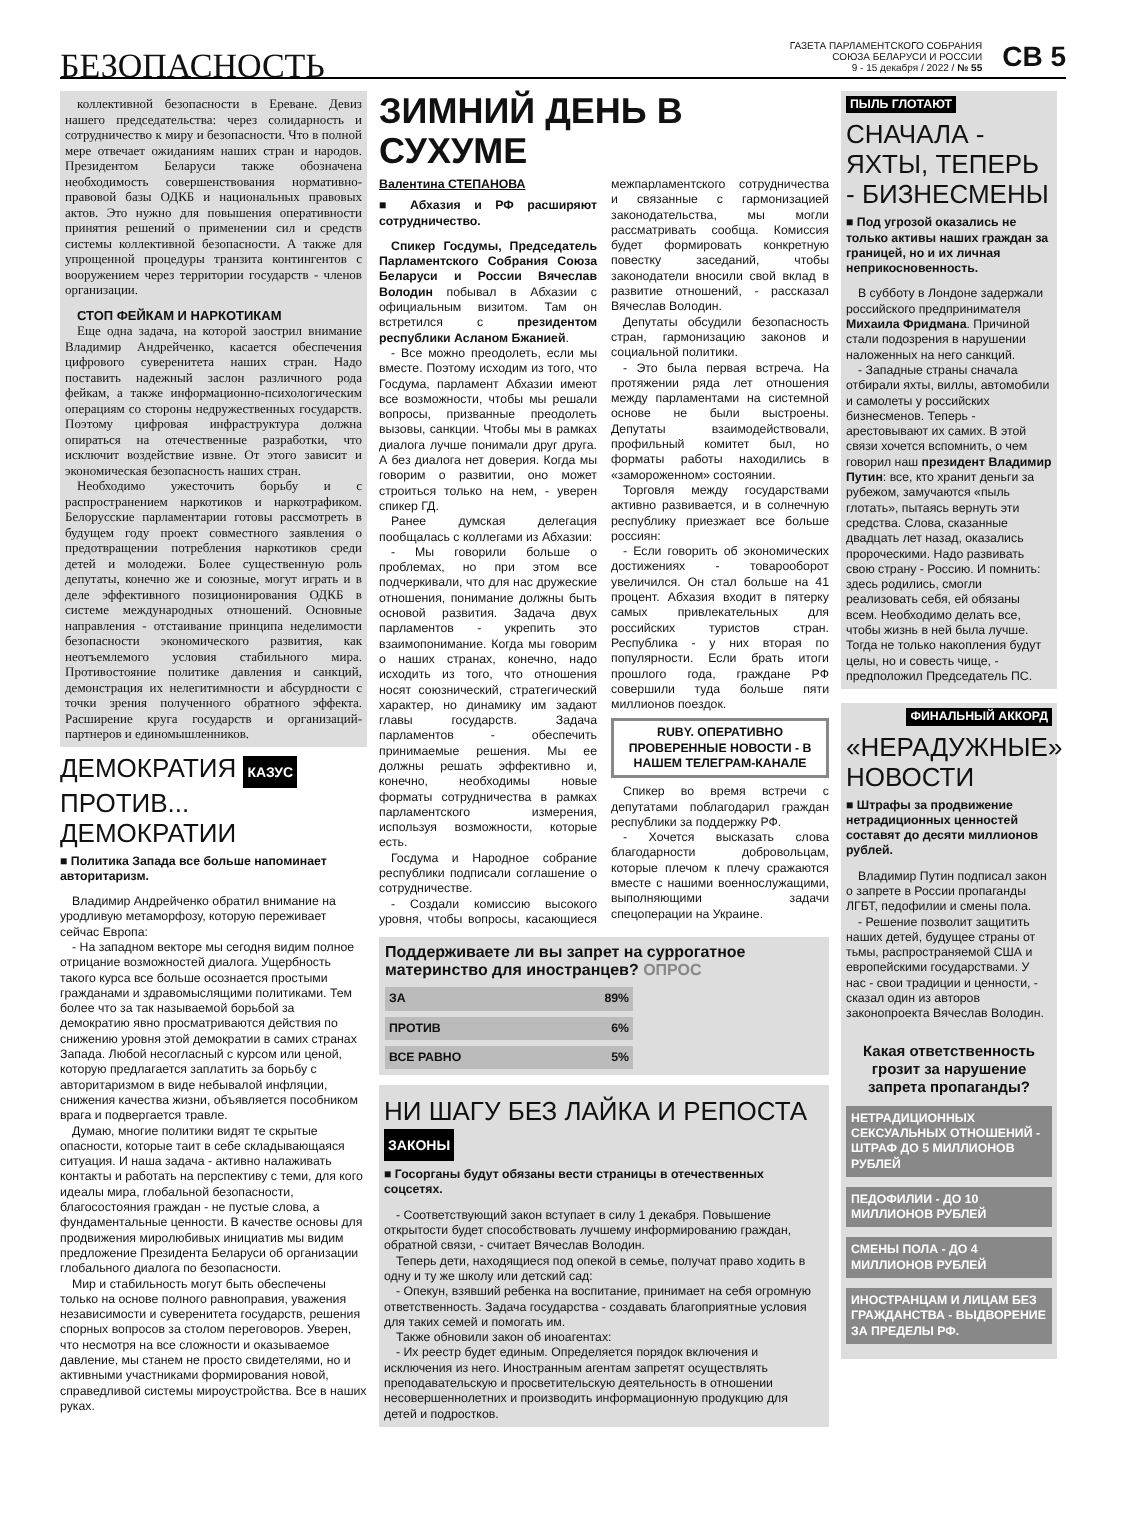БЕЗОПАСНОСТЬ
ГАЗЕТА ПАРЛАМЕНТСКОГО СОБРАНИЯ
СОЮЗА БЕЛАРУСИ И РОССИИ
9 - 15 декабря / 2022 / № 55
СВ 5
коллективной безопасности в Ереване. Девиз нашего председательства: через солидарность и сотрудничество к миру и безопасности. Что в полной мере отвечает ожиданиям наших стран и народов. Президентом Беларуси также обозначена необходимость совершенствования нормативно-правовой базы ОДКБ и национальных правовых актов. Это нужно для повышения оперативности принятия решений о применении сил и средств системы коллективной безопасности. А также для упрощенной процедуры транзита контингентов с вооружением через территории государств - членов организации.
СТОП ФЕЙКАМ И НАРКОТИКАМ
Еще одна задача, на которой заострил внимание Владимир Андрейченко, касается обеспечения цифрового суверенитета наших стран. Надо поставить надежный заслон различного рода фейкам, а также информационно-психологическим операциям со стороны недружественных государств. Поэтому цифровая инфраструктура должна опираться на отечественные разработки, что исключит воздействие извне. От этого зависит и экономическая безопасность наших стран.
Необходимо ужесточить борьбу и с распространением наркотиков и наркотрафиком. Белорусские парламентарии готовы рассмотреть в будущем году проект совместного заявления о предотвращении потребления наркотиков среди детей и молодежи. Более существенную роль депутаты, конечно же и союзные, могут играть и в деле эффективного позиционирования ОДКБ в системе международных отношений. Основные направления - отстаивание принципа неделимости безопасности экономического развития, как неотъемлемого условия стабильного мира. Противостояние политике давления и санкций, демонстрация их нелегитимности и абсурдности с точки зрения полученного обратного эффекта. Расширение круга государств и организаций-партнеров и единомышленников.
ДЕМОКРАТИЯ КАЗУС
ПРОТИВ... ДЕМОКРАТИИ
■ Политика Запада все больше напоминает авторитаризм.
Владимир Андрейченко обратил внимание на уродливую метаморфозу, которую переживает сейчас Европа:
- На западном векторе мы сегодня видим полное отрицание возможностей диалога. Ущербность такого курса все больше осознается простыми гражданами и здравомыслящими политиками. Тем более что за так называемой борьбой за демократию явно просматриваются действия по снижению уровня этой демократии в самих странах Запада. Любой несогласный с курсом или ценой, которую предлагается заплатить за борьбу с авторитаризмом в виде небывалой инфляции, снижения качества жизни, объявляется пособником врага и подвергается травле.
Думаю, многие политики видят те скрытые опасности, которые таит в себе складывающаяся ситуация. И наша задача - активно налаживать контакты и работать на перспективу с теми, для кого идеалы мира, глобальной безопасности, благосостояния граждан - не пустые слова, а фундаментальные ценности. В качестве основы для продвижения миролюбивых инициатив мы видим предложение Президента Беларуси об организации глобального диалога по безопасности.
Мир и стабильность могут быть обеспечены только на основе полного равноправия, уважения независимости и суверенитета государств, решения спорных вопросов за столом переговоров. Уверен, что несмотря на все сложности и оказываемое давление, мы станем не просто свидетелями, но и активными участниками формирования новой, справедливой системы мироустройства. Все в наших руках.
ЗИМНИЙ ДЕНЬ В СУХУМЕ
Валентина СТЕПАНОВА
■ Абхазия и РФ расширяют сотрудничество.
Спикер Госдумы, Председатель Парламентского Собрания Союза Беларуси и России Вячеслав Володин побывал в Абхазии с официальным визитом. Там он встретился с президентом республики Асланом Бжанией.
- Все можно преодолеть, если мы вместе. Поэтому исходим из того, что Госдума, парламент Абхазии имеют все возможности, чтобы мы решали вопросы, призванные преодолеть вызовы, санкции. Чтобы мы в рамках диалога лучше понимали друг друга. А без диалога нет доверия. Когда мы говорим о развитии, оно может строиться только на нем, - уверен спикер ГД.
Ранее думская делегация пообщалась с коллегами из Абхазии:
- Мы говорили больше о проблемах, но при этом все подчеркивали, что для нас дружеские отношения, понимание должны быть основой развития. Задача двух парламентов - укрепить это взаимопонимание. Когда мы говорим о наших странах, конечно, надо исходить из того, что отношения носят союзнический, стратегический характер, но динамику им задают главы государств. Задача парламентов - обеспечить принимаемые решения. Мы ее должны решать эффективно и, конечно, необходимы новые форматы сотрудничества в рамках парламентского измерения, используя возможности, которые есть.
Госдума и Народное собрание республики подписали соглашение о сотрудничестве.
- Создали комиссию высокого уровня, чтобы вопросы, касающиеся межпарламентского сотрудничества и связанные с гармонизацией законодательства, мы могли рассматривать сообща. Комиссия будет формировать конкретную повестку заседаний, чтобы законодатели вносили свой вклад в развитие отношений, - рассказал Вячеслав Володин.
Депутаты обсудили безопасность стран, гармонизацию законов и социальной политики.
- Это была первая встреча. На протяжении ряда лет отношения между парламентами на системной основе не были выстроены. Депутаты взаимодействовали, профильный комитет был, но форматы работы находились в «замороженном» состоянии.
Торговля между государствами активно развивается, и в солнечную республику приезжает все больше россиян:
- Если говорить об экономических достижениях - товарооборот увеличился. Он стал больше на 41 процент. Абхазия входит в пятерку самых привлекательных для российских туристов стран. Республика - у них вторая по популярности. Если брать итоги прошлого года, граждане РФ совершили туда больше пяти миллионов поездок.
RUBY. ОПЕРАТИВНО
ПРОВЕРЕННЫЕ НОВОСТИ - В НАШЕМ ТЕЛЕГРАМ-КАНАЛЕ
Спикер во время встречи с депутатами поблагодарил граждан республики за поддержку РФ.
- Хочется высказать слова благодарности добровольцам, которые плечом к плечу сражаются вместе с нашими военнослужащими, выполняющими задачи спецоперации на Украине.
Поддерживаете ли вы запрет на суррогатное материнство для иностранцев? ОПРОС
ЗА 89%
ПРОТИВ 6%
ВСЕ РАВНО 5%
НИ ШАГУ БЕЗ ЛАЙКА И РЕПОСТА ЗАКОНЫ
■ Госорганы будут обязаны вести страницы в отечественных соцсетях.
- Соответствующий закон вступает в силу 1 декабря. Повышение открытости будет способствовать лучшему информированию граждан, обратной связи, - считает Вячеслав Володин.
Теперь дети, находящиеся под опекой в семье, получат право ходить в одну и ту же школу или детский сад:
- Опекун, взявший ребенка на воспитание, принимает на себя огромную ответственность. Задача государства - создавать благоприятные условия для таких семей и помогать им.
Также обновили закон об иноагентах:
- Их реестр будет единым. Определяется порядок включения и исключения из него. Иностранным агентам запретят осуществлять преподавательскую и просветительскую деятельность в отношении несовершеннолетних и производить информационную продукцию для детей и подростков.
ПЫЛЬ ГЛОТАЮТ
СНАЧАЛА - ЯХТЫ, ТЕПЕРЬ - БИЗНЕСМЕНЫ
■ Под угрозой оказались не только активы наших граждан за границей, но и их личная неприкосновенность.
В субботу в Лондоне задержали российского предпринимателя Михаила Фридмана. Причиной стали подозрения в нарушении наложенных на него санкций.
- Западные страны сначала отбирали яхты, виллы, автомобили и самолеты у российских бизнесменов. Теперь - арестовывают их самих. В этой связи хочется вспомнить, о чем говорил наш президент Владимир Путин: все, кто хранит деньги за рубежом, замучаются «пыль глотать», пытаясь вернуть эти средства. Слова, сказанные двадцать лет назад, оказались пророческими. Надо развивать свою страну - Россию. И помнить: здесь родились, смогли реализовать себя, ей обязаны всем. Необходимо делать все, чтобы жизнь в ней была лучше. Тогда не только накопления будут целы, но и совесть чище, - предположил Председатель ПС.
ФИНАЛЬНЫЙ АККОРД
«НЕРАДУЖНЫЕ» НОВОСТИ
■ Штрафы за продвижение нетрадиционных ценностей составят до десяти миллионов рублей.
Владимир Путин подписал закон о запрете в России пропаганды ЛГБТ, педофилии и смены пола.
- Решение позволит защитить наших детей, будущее страны от тьмы, распространяемой США и европейскими государствами. У нас - свои традиции и ценности, - сказал один из авторов законопроекта Вячеслав Володин.
Какая ответственность грозит за нарушение запрета пропаганды?
НЕТРАДИЦИОННЫХ СЕКСУАЛЬНЫХ ОТНОШЕНИЙ - ШТРАФ ДО 5 МИЛЛИОНОВ РУБЛЕЙ
ПЕДОФИЛИИ - ДО 10 МИЛЛИОНОВ РУБЛЕЙ
СМЕНЫ ПОЛА - ДО 4 МИЛЛИОНОВ РУБЛЕЙ
ИНОСТРАНЦАМ И ЛИЦАМ БЕЗ ГРАЖДАНСТВА - ВЫДВОРЕНИЕ ЗА ПРЕДЕЛЫ РФ.